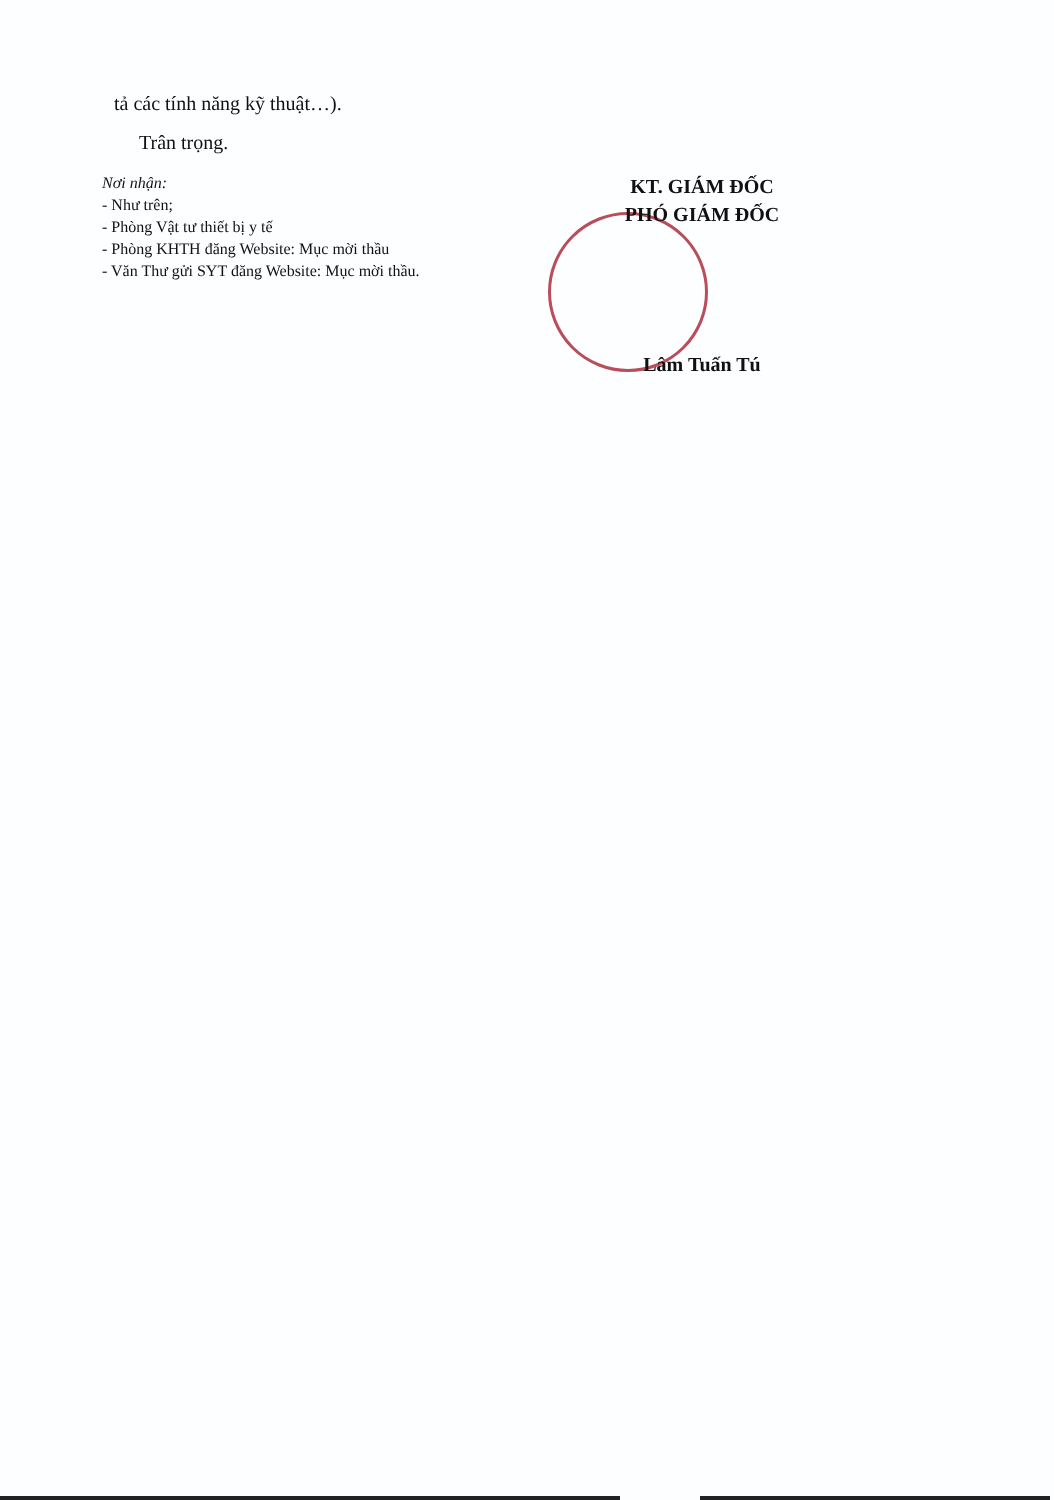tả các tính năng kỹ thuật…).
Trân trọng.
Nơi nhận:
- Như trên;
- Phòng Vật tư thiết bị y tế
- Phòng KHTH đăng Website: Mục mời thầu
- Văn Thư gửi SYT đăng Website: Mục mời thầu.
KT. GIÁM ĐỐC
PHÓ GIÁM ĐỐC
Lâm Tuấn Tú